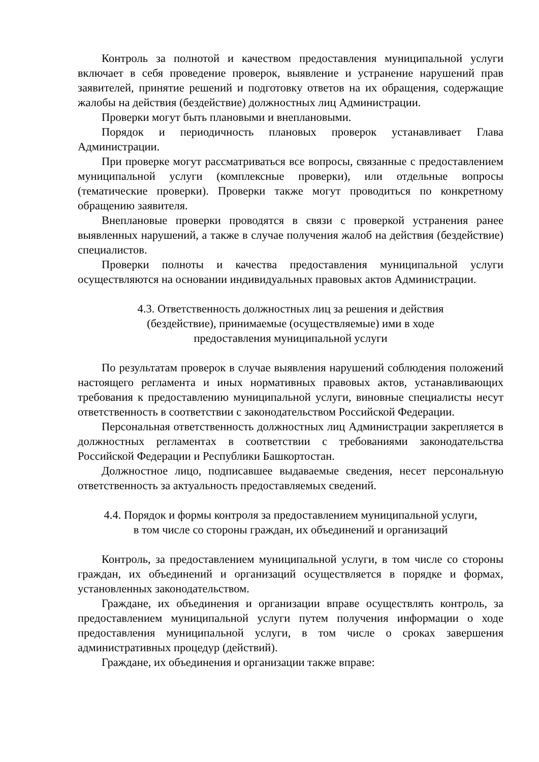Контроль за полнотой и качеством предоставления муниципальной услуги включает в себя проведение проверок, выявление и устранение нарушений прав заявителей, принятие решений и подготовку ответов на их обращения, содержащие жалобы на действия (бездействие) должностных лиц Администрации.
Проверки могут быть плановыми и внеплановыми.
Порядок и периодичность плановых проверок устанавливает Глава Администрации.
При проверке могут рассматриваться все вопросы, связанные с предоставлением муниципальной услуги (комплексные проверки), или отдельные вопросы (тематические проверки). Проверки также могут проводиться по конкретному обращению заявителя.
Внеплановые проверки проводятся в связи с проверкой устранения ранее выявленных нарушений, а также в случае получения жалоб на действия (бездействие) специалистов.
Проверки полноты и качества предоставления муниципальной услуги осуществляются на основании индивидуальных правовых актов Администрации.
4.3. Ответственность должностных лиц за решения и действия
(бездействие), принимаемые (осуществляемые) ими в ходе
предоставления муниципальной услуги
По результатам проверок в случае выявления нарушений соблюдения положений настоящего регламента и иных нормативных правовых актов, устанавливающих требования к предоставлению муниципальной услуги, виновные специалисты несут ответственность в соответствии с законодательством Российской Федерации.
Персональная ответственность должностных лиц Администрации закрепляется в должностных регламентах в соответствии с требованиями законодательства Российской Федерации и Республики Башкортостан.
Должностное лицо, подписавшее выдаваемые сведения, несет персональную ответственность за актуальность предоставляемых сведений.
4.4. Порядок и формы контроля за предоставлением муниципальной услуги,
в том числе со стороны граждан, их объединений и организаций
Контроль, за предоставлением муниципальной услуги, в том числе со стороны граждан, их объединений и организаций осуществляется в порядке и формах, установленных законодательством.
Граждане, их объединения и организации вправе осуществлять контроль, за предоставлением муниципальной услуги путем получения информации о ходе предоставления муниципальной услуги, в том числе о сроках завершения административных процедур (действий).
Граждане, их объединения и организации также вправе: